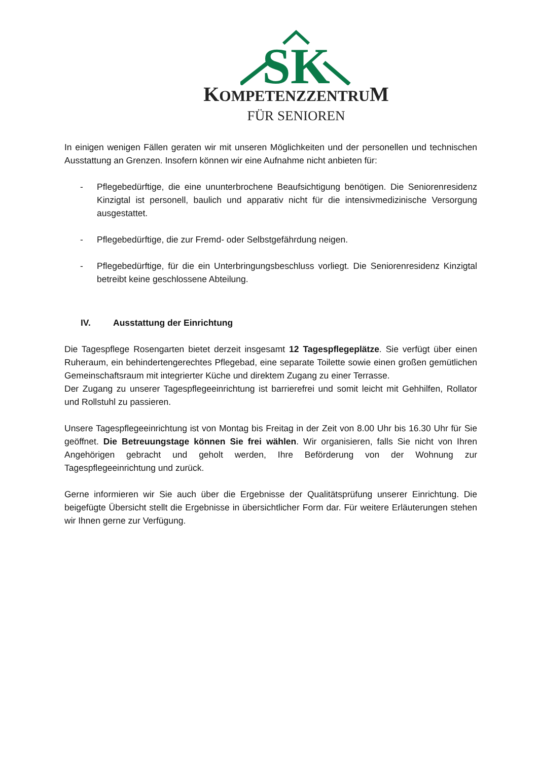SK
KOMPETENZZENTRUM
FÜR SENIOREN
In einigen wenigen Fällen geraten wir mit unseren Möglichkeiten und der personellen und technischen Ausstattung an Grenzen. Insofern können wir eine Aufnahme nicht anbieten für:
- Pflegebedürftige, die eine ununterbrochene Beaufsichtigung benötigen. Die Seniorenresidenz Kinzigtal ist personell, baulich und apparativ nicht für die intensivmedizinische Versorgung ausgestattet.
- Pflegebedürftige, die zur Fremd- oder Selbstgefährdung neigen.
- Pflegebedürftige, für die ein Unterbringungsbeschluss vorliegt. Die Seniorenresidenz Kinzigtal betreibt keine geschlossene Abteilung.
IV. Ausstattung der Einrichtung
Die Tagespflege Rosengarten bietet derzeit insgesamt 12 Tagespflegeplätze. Sie verfügt über einen Ruheraum, ein behindertengerechtes Pflegebad, eine separate Toilette sowie einen großen gemütlichen Gemeinschaftsraum mit integrierter Küche und direktem Zugang zu einer Terrasse.
Der Zugang zu unserer Tagespflegeeinrichtung ist barrierefrei und somit leicht mit Gehhilfen, Rollator und Rollstuhl zu passieren.
Unsere Tagespflegeeinrichtung ist von Montag bis Freitag in der Zeit von 8.00 Uhr bis 16.30 Uhr für Sie geöffnet. Die Betreuungstage können Sie frei wählen. Wir organisieren, falls Sie nicht von Ihren Angehörigen gebracht und geholt werden, Ihre Beförderung von der Wohnung zur Tagespflegeeinrichtung und zurück.
Gerne informieren wir Sie auch über die Ergebnisse der Qualitätsprüfung unserer Einrichtung. Die beigefügte Übersicht stellt die Ergebnisse in übersichtlicher Form dar. Für weitere Erläuterungen stehen wir Ihnen gerne zur Verfügung.